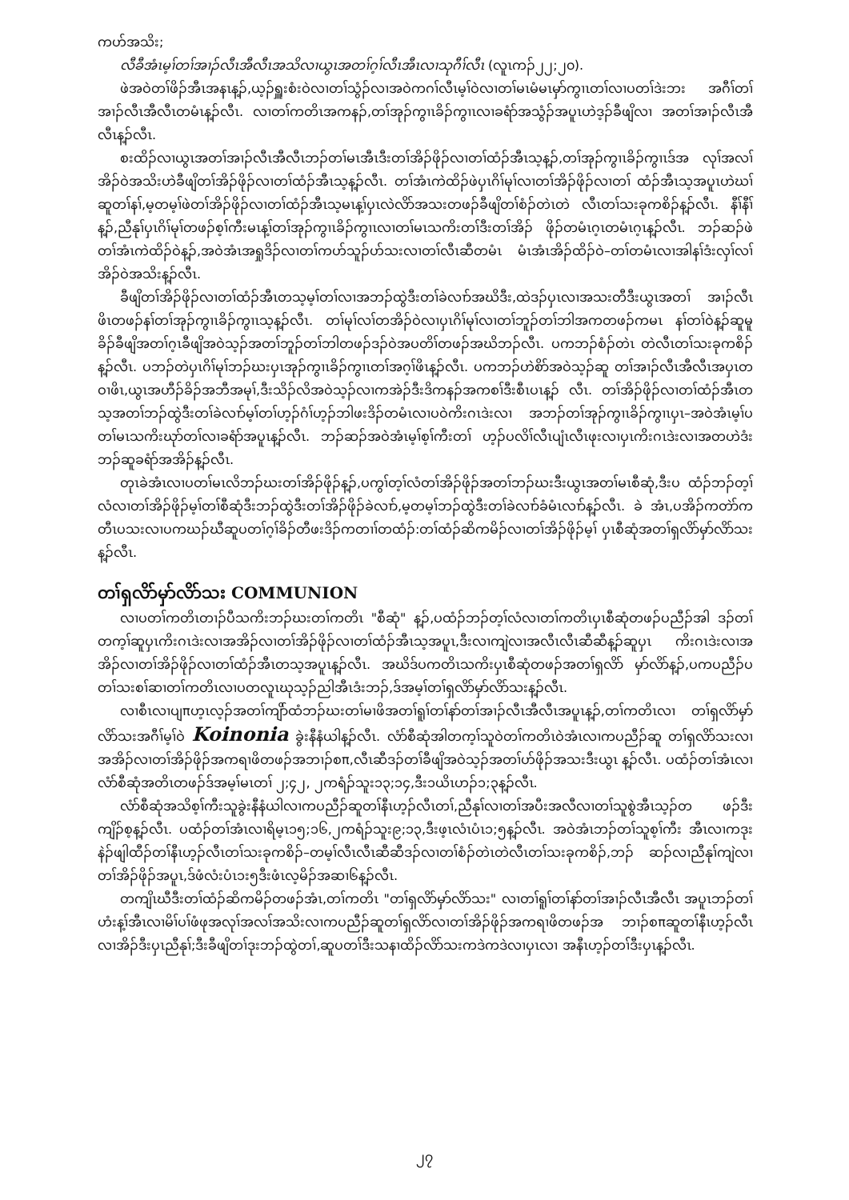ကဟ်အသိး;
လီခီအံၤမ့ၢ်တၢ်အၢၣ်လီၤအီလီၤအသိလၢယွၤအတၢ်ဂ့ၢ်လီၤအီၤလၢသုဂီၢ်လီၤ (လူၤကၣ်၂၂;၂၀).
ဖဲအဝဲတၢ်ဖိၣ်အီၤအနၤန့ၣ်,ယ့ၣ်ရှူးစံးဝဲလၢတၢ်သွံၣ်လၢအဝဲကဂၢ်လီၤမ့ၢ်ဝဲလၢတၢ်မၤမံမၤမှာ်ကွၢၤတၢ်လၢပတၢ်ဒဲးဘး အဂီၢ်တၢ်အၢၣ်လီၤအီလီၤတမံၤန့ၣ်လီၤ. လၢတၢ်ကတိၤအကနၣ်,တၢ်အုၣ်ကွၢၤခိၣ်ကွၢၤလၢခရံာ်အသွံၣ်အပူၤဟဲဒ့ၣ်ခီဖျိလၢ အတၢ်အၢၣ်လီၤအီလီၤန့ၣ်လီၤ.
စးထိၣ်လၢယွၤအတၢ်အၢၣ်လီၤအီလီၤဘၣ်တၢ်မၤအီၤဒီးတၢ်အိၣ်ဖိုၣ်လၢတၢ်ထံၣ်အီၤသ့န့ၣ်,တၢ်အုၣ်ကွၢၤခိၣ်ကွၢၤဒ်အ လုၢ်အလၢ်အိၣ်ဝဲအသိးဟဲခီဖျိတၢ်အိၣ်ဖိုၣ်လၢတၢ်ထံၣ်အီၤသ့န့ၣ်လီၤ. တၢ်အံၤကဲထိၣ်ဖဲပှၤဂိၢ်မုၢ်လၢတၢ်အိၣ်ဖိုၣ်လၢတၢ် ထံၣ်အီၤသ့အပူၤဟဲဃၢ်ဆူတၢ်နၢ်,မ့တမ့ၢ်ဖဲတၢ်အိၣ်ဖိုၣ်လၢတၢ်ထံၣ်အီၤသ့မၤန့ၢ်ပှၤလဲလိာ်အသးတဖၣ်ခီဖျိတၢ်စံၣ်တဲၤတဲ လီၤတၢ်သးခုကစိၣ်န့ၣ်လီၤ. နီၢ်နီၢ်န့ၣ်,ညီနုၢ်ပှၤဂိၢ်မုၢ်တဖၣ်စ့ၢ်ကီးမၤန့ၢ်တၢ်အုၣ်ကွၢၤခိၣ်ကွၢၤလၢတၢ်မၤသကိးတၢ်ဒီးတၢ်အိၣ် ဖိုၣ်တမံၤဂ့ၤတမံၤဂ့ၤန့ၣ်လီၤ. ဘၣ်ဆၣ်ဖဲတၢ်အံၤကဲထိၣ်ဝဲန့ၣ်,အဝဲအံၤအရှုဒိၣ်လၢတၢ်ကဟ်သူၣ်ဟ်သးလၢတၢ်လီၤဆီတမံၤ မံၤအံၤအိၣ်ထိၣ်ဝဲ–တၢ်တမံၤလၢအါနၢ်ဒံးလှၢ်လၢ်အိၣ်ဝဲအသိးန့ၣ်လီၤ.
ခီဖျိတၢ်အိၣ်ဖိုၣ်လၢတၢ်ထံၣ်အီၤတသ့မ့ၢ်တၢ်လၢအဘၣ်ထွဲဒီးတၢ်ခဲလၢာ်အဃိဒီး,ထဲဒၣ်ပှၤလၢအသးတီဒီးယွၤအတၢ် အၢၣ်လီၤဖိၤတဖၣ်နၢ်တၢ်အုၣ်ကွၢၤခိၣ်ကွၢၤသ့န့ၣ်လီၤ. တၢ်မုၢ်လၢ်တအိၣ်ဝဲလၢပှၤဂိၢ်မုၢ်လၢတၢ်ဘူၣ်တၢ်ဘါအကတဖၣ်ကမၤ နၢ်တၢ်ဝဲန့ၣ်ဆူမူခိၣ်ခီဖျိအတၢ်ဂ့ၤခီဖျိအဝဲသ့ၣ်အတၢ်ဘူၣ်တၢ်ဘါတဖၣ်ဒၣ်ဝဲအပတိၢ်တဖၣ်အဃိဘၣ်လီၤ. ပကဘၣ်စံၣ်တဲၤ တဲလီၤတၢ်သးခုကစိၣ်န့ၣ်လီၤ. ပဘၣ်တဲပှၤဂိၢ်မုၢ်ဘၣ်ဃးပှၤအုၣ်ကွၢၤခိၣ်ကွၢၤတၢ်အဂ့ၢ်ဖိၤန့ၣ်လီၤ. ပကဘၣ်ဟဲစိာ်အဝဲသ့ၣ်ဆူ တၢ်အၢၣ်လီၤအီလီၤအပှၤတဝၢဖိၤ,ယွၤအဟီၣ်ခိၣ်အဘီအမုၢ်,ဒီးသိၣ်လိအဝဲသ့ၣ်လၢကအဲၣ်ဒီးဒိကနၣ်အကစၢ်ဒီးစီၤပၤန့ၣ် လီၤ. တၢ်အိၣ်ဖိုၣ်လၢတၢ်ထံၣ်အီၤတသ့အတၢ်ဘၣ်ထွဲဒီးတၢ်ခဲလၢာ်မ့ၢ်တၢ်ဟ့ၣ်ဂံၢ်ဟ့ၣ်ဘါဖးဒိၣ်တမံၤလၢပဝဲကိးဂၤဒဲးလၢ အဘၣ်တၢ်အုၣ်ကွၢၤခိၣ်ကွၢၤပှၤ–အဝဲအံၤမ့ၢ်ပတၢ်မၤသကိးဃုာ်တၢ်လၢခရံာ်အပူၤန့ၣ်လီၤ. ဘၣ်ဆၣ်အဝဲအံၤမ့ၢ်စ့ၢ်ကီးတၢ် ဟ့ၣ်ပလိၢ်လီၤပျံၤလီၤဖုးလၢပှၤကိးဂၤဒဲးလၢအတဟဲဒံးဘၣ်ဆူခရံာ်အအိၣ်န့ၣ်လီၤ.
တုၤခဲအံၤလၢပတၢ်မၤလိဘၣ်ဃးတၢ်အိၣ်ဖိုၣ်န့ၣ်,ပကွၢ်တ့ၢ်လံတၢ်အိၣ်ဖိုၣ်အတၢ်ဘၣ်ဃးဒီးယွၤအတၢ်မၤစီဆုံ,ဒီးပ ထံၣ်ဘၣ်တ့ၢ်လံလၢတၢ်အိၣ်ဖိုၣ်မ့ၢ်တၢ်စီဆုံဒီးဘၣ်ထွဲဒီးတၢ်အိၣ်ဖိုၣ်ခဲလၢာ်,မ့တမ့ၢ်ဘၣ်ထွဲဒီးတၢ်ခဲလၢာ်ခံမံၤလၢာ်န့ၣ်လီၤ. ခဲ အံၤ,ပအိၣ်ကတဲာ်ကတီၤပသးလၢပကဃၣ်ဃီဆူပတၢ်ဂ့ၢ်ခိၣ်တီဖးဒိၣ်ကတၢၢ်တထံၣ်:တၢ်ထံၣ်ဆိကမိၣ်လၢတၢ်အိၣ်ဖိုၣ်မ့ၢ် ပှၤစီဆုံအတၢ်ရှလိာ်မှာ်လိာ်သးန့ၣ်လီၤ.
တၢ်ရှလိာ်မှာ်လိာ်သး COMMUNION
လၢပတၢ်ကတိၤတၢၣ်ပီသကိးဘၣ်ဃးတၢ်ကတိၤ "စီဆုံ" န့ၣ်,ပထံၣ်ဘၣ်တ့ၢ်လံလၢတၢ်ကတိၤပှၤစီဆုံတဖၣ်ပညီၣ်အါ ဒၣ်တၢ်တက့ၢ်ဆူပှၤကိးဂၤဒဲးလၢအအိၣ်လၢတၢ်အိၣ်ဖိုၣ်လၢတၢ်ထံၣ်အီၤသ့အပူၤ,ဒီးလၢကျဲလၢအလီၤလီၤဆီဆီန့ၣ်ဆူပှၤ ကိးဂၤဒဲးလၢအအိၣ်လၢတၢ်အိၣ်ဖိုၣ်လၢတၢ်ထံၣ်အီၤတသ့အပူၤန့ၣ်လီၤ. အဃိဒ်ပကတိၤသကိးပှၤစီဆုံတဖၣ်အတၢ်ရှလိာ် မှာ်လိာ်န့ၣ်,ပကပညီၣ်ပတၢ်သးစၢ်ဆၢတၢ်ကတိၤလၢပတလူၤဃုသ့ၣ်ညါအီၤဒံးဘၣ်,ဒ်အမ့ၢ်တၢ်ရှလိာ်မှာ်လိာ်သးန့ၣ်လီၤ.
လၢစီၤလၢပျπဟ့ၤလ့ၣ်အတၢ်ကျိာ်ထံဘၣ်ဃးတၢ်မၢဖိအတၢ်ရူၢ်တၢ်နာ်တၢ်အၢၣ်လီၤအီလီၤအပူၤန့ၣ်,တၢ်ကတိၤလၢ တၢ်ရှလိာ်မှာ်လိာ်သးအဂီၢ်မ့ၢ်ဝဲ Koinonia ခွဲးနီနံယါန့ၣ်လီၤ. လံာ်စီဆုံအါတက့ၢ်သူဝဲတၢ်ကတိၤဝဲအံၤလၢကပညီၣ်ဆူ တၢ်ရှလိာ်သးလၢအအိၣ်လၢတၢ်အိၣ်ဖိုၣ်အကရၢဖိတဖၣ်အဘၢၣ်စπ,လီၤဆီဒၣ်တၢ်ခီဖျိအဝဲသ့ၣ်အတၢ်ဟ်ဖိုၣ်အသးဒီးယွၤ န့ၣ်လီၤ. ပထံၣ်တၢ်အံၤလၢလံာ်စီဆုံအတိၤတဖၣ်ဒ်အမ့ၢ်မၤတၢ် ၂;၄၂, ၂ကရံၣ်သူး၁၃;၁၄,ဒီး၁ယိၤဟၣ်၁;၃န့ၣ်လီၤ.
လံာ်စီဆုံအသိစ့ၢ်ကီးသူခွဲးနီနံယါလၢကပညီၣ်ဆူတၢ်နီၤဟ့ၣ်လီၤတၢ်,ညီနုၢ်လၢတၢ်အပီးအလီလၢတၢ်သူစွဲအီၤသ့ၣ်တ ဖၣ်ဒီးကျိၣ်စ့န့ၣ်လီၤ. ပထံၣ်တၢ်အံၤလၢရိမ့ၤ၁၅;၁၆,၂ကရံၣ်သူး၉;၁၃,ဒီးဖ့ၤလံၤပံၤ၁;၅န့ၣ်လီၤ. အဝဲအံၤဘၣ်တၢ်သူစ့ၢ်ကီး အီၤလၢကဒုးနဲၣ်ဖျါထီၣ်တၢ်နီၤဟ့ၣ်လီၤတၢ်သးခုကစိၣ်–တမ့ၢ်လီၤလီၤဆီဆီဒၣ်လၢတၢ်စံၣ်တဲၤတဲလီၤတၢ်သးခုကစိၣ်,ဘၣ် ဆၣ်လၢညီနုၢ်ကျဲလၢတၢ်အိၣ်ဖိုၣ်အပူၤ,ဒ်ဖံလံးပံၤ၁း၅ဒီးဖံၤလ့မိၣ်အဆၢ၆န့ၣ်လီၤ.
တကျိၤဃီဒီးတၢ်ထံၣ်ဆိကမိၣ်တဖၣ်အံၤ,တၢ်ကတိၤ "တၢ်ရှလိာ်မှာ်လိာ်သး" လၢတၢ်ရူၢ်တၢ်နာ်တၢ်အၢၣ်လီၤအီလီၤ အပူၤဘၣ်တၢ်ဟံးန့ၢ်အီၤလၢမိၢ်ပၢ်ဖံဖုအလုၢ်အလၢ်အသိးလၢကပညီၣ်ဆူတၢ်ရှလိာ်လၢတၢ်အိၣ်ဖိုၣ်အကရၢဖိတဖၣ်အ ဘၢၣ်စπဆူတၢ်နီၤဟ့ၣ်လီၤလၢအိၣ်ဒီးပှၤညီနုၢ်;ဒီးခီဖျိတၢ်ဒုးဘၣ်ထွဲတၢ်,ဆူပတၢ်ဒီးသနၢထိၣ်လိာ်သးကဒဲကဒဲလၢပှၤလၢ အနီၤဟ့ၣ်တၢ်ဒီးပှၤန့ၣ်လီၤ.
၂၇